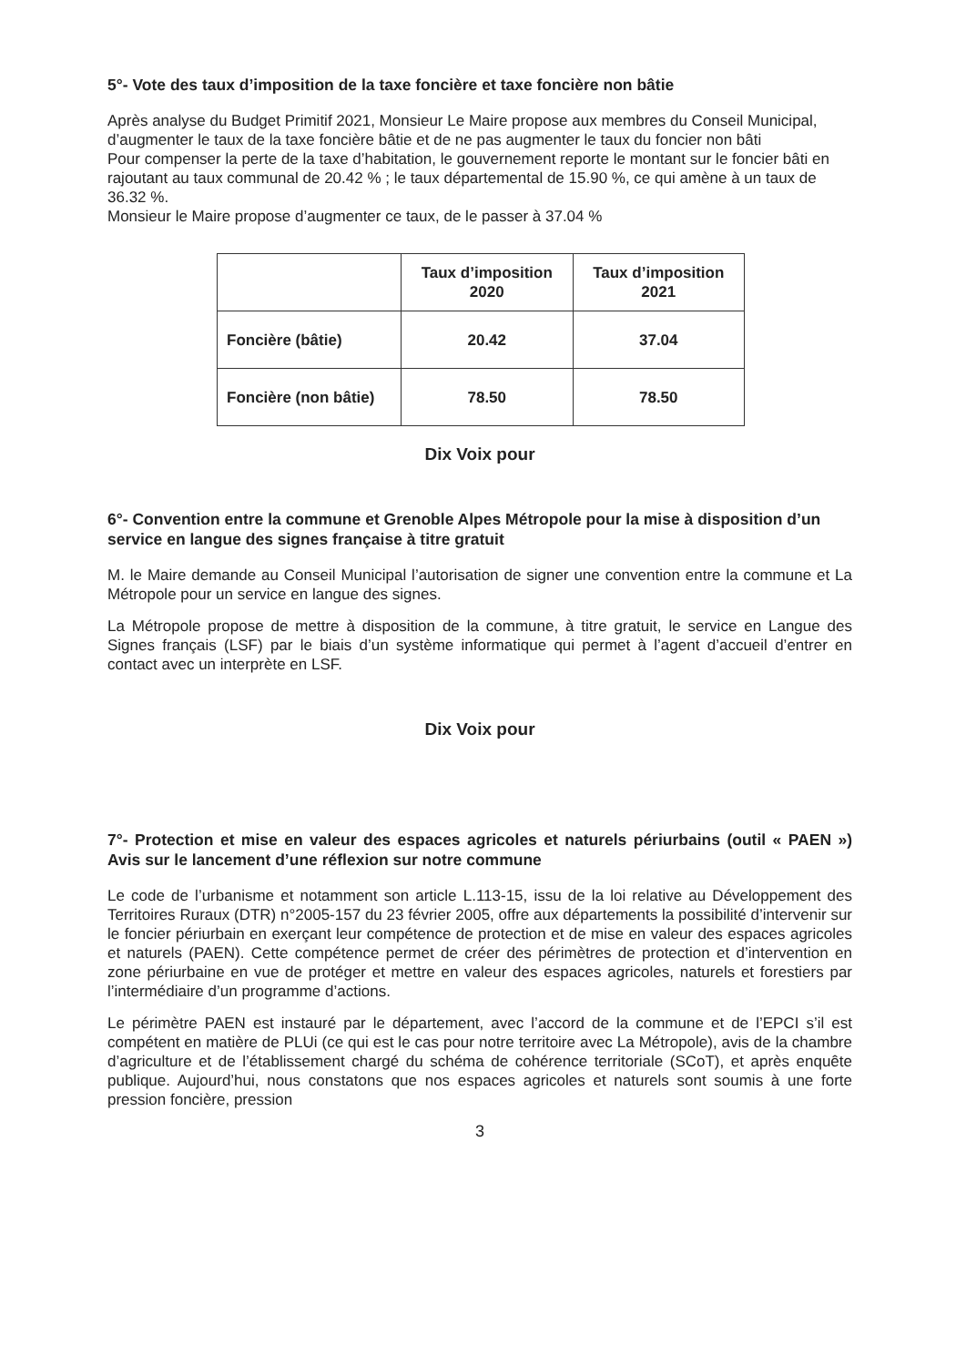5°- Vote des taux d’imposition de la taxe foncière et taxe foncière non bâtie
Après analyse du Budget Primitif 2021, Monsieur Le Maire propose aux membres du Conseil Municipal, d’augmenter le taux de la taxe foncière bâtie et de ne pas augmenter le taux du foncier non bâti
Pour compenser la perte de la taxe d’habitation, le gouvernement reporte le montant sur le foncier bâti en rajoutant au taux communal de 20.42 % ; le taux départemental de 15.90 %, ce qui amène à un taux de 36.32 %.
Monsieur le Maire propose d’augmenter ce taux, de le passer à 37.04 %
| | Taux d’imposition 2020 | Taux d’imposition 2021 |
| --- | --- | --- |
| Foncière (bâtie) | 20.42 | 37.04 |
| Foncière (non bâtie) | 78.50 | 78.50 |
Dix Voix pour
6°- Convention entre la commune et Grenoble Alpes Métropole pour la mise à disposition d’un service en langue des signes française à titre gratuit
M. le Maire demande au Conseil Municipal l’autorisation de signer une convention entre la commune et La Métropole pour un service en langue des signes.
La Métropole propose de mettre à disposition de la commune, à titre gratuit, le service en Langue des Signes français (LSF) par le biais d’un système informatique qui permet à l’agent d’accueil d’entrer en contact avec un interprète en LSF.
Dix Voix pour
7°- Protection et mise en valeur des espaces agricoles et naturels périurbains (outil « PAEN ») Avis sur le lancement d’une réflexion sur notre commune
Le code de l’urbanisme et notamment son article L.113-15, issu de la loi relative au Développement des Territoires Ruraux (DTR) n°2005-157 du 23 février 2005, offre aux départements la possibilité d’intervenir sur le foncier périurbain en exerçant leur compétence de protection et de mise en valeur des espaces agricoles et naturels (PAEN). Cette compétence permet de créer des périmètres de protection et d’intervention en zone périurbaine en vue de protéger et mettre en valeur des espaces agricoles, naturels et forestiers par l’intermédiaire d’un programme d’actions.
Le périmètre PAEN est instauré par le département, avec l’accord de la commune et de l’EPCI s’il est compétent en matière de PLUi (ce qui est le cas pour notre territoire avec La Métropole), avis de la chambre d’agriculture et de l’établissement chargé du schéma de cohérence territoriale (SCoT), et après enquête publique. Aujourd’hui, nous constatons que nos espaces agricoles et naturels sont soumis à une forte pression foncière, pression
3